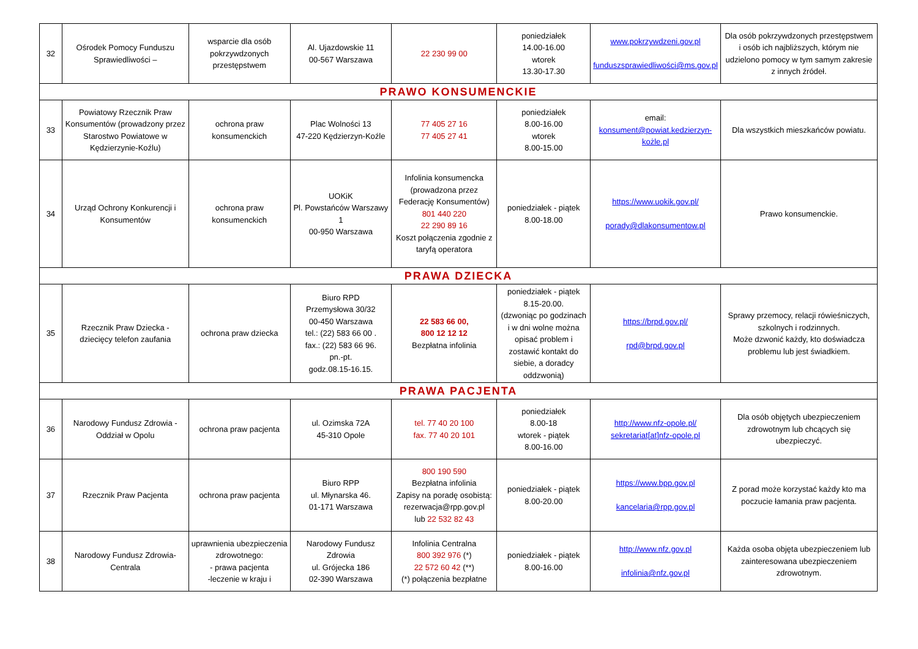| 32 | Ośrodek Pomocy Funduszu Sprawiedliwości – | wsparcie dla osób pokrzywdzonych przestępstwem | Al. Ujazdowskie 11 00-567 Warszawa | 22 230 99 00 | poniedziałek 14.00-16.00 wtorek 13.30-17.30 | www.pokrzywdzeni.gov.pl funduszsprawiedliwości@ms.gov.pl | Dla osób pokrzywdzonych przestępstwem i osób ich najbliższych, którym nie udzielono pomocy w tym samym zakresie z innych źródeł. |
| PRAWO KONSUMENCKIE | | | | | | | |
| 33 | Powiatowy Rzecznik Praw Konsumentów (prowadzony przez Starostwo Powiatowe w Kędzierzynie-Koźlu) | ochrona praw konsumenckich | Plac Wolności 13 47-220 Kędzierzyn-Koźle | 77 405 27 16 77 405 27 41 | poniedziałek 8.00-16.00 wtorek 8.00-15.00 | email: konsument@powiat.kedzierzyn-kożle.pl | Dla wszystkich mieszkańców powiatu. |
| 34 | Urząd Ochrony Konkurencji i Konsumentów | ochrona praw konsumenckich | UOKiK Pl. Powstańców Warszawy 1 00-950 Warszawa | Infolinia konsumencka (prowadzona przez Federację Konsumentów) 801 440 220 22 290 89 16 Koszt połączenia zgodnie z taryfą operatora | poniedziałek - piątek 8.00-18.00 | https://www.uokik.gov.pl/ porady@dlakonsumentow.pl | Prawo konsumenckie. |
| PRAWA DZIECKA | | | | | | | |
| 35 | Rzecznik Praw Dziecka - dziecięcy telefon zaufania | ochrona praw dziecka | Biuro RPD Przemysłowa 30/32 00-450 Warszawa tel.: (22) 583 66 00 . fax.: (22) 583 66 96. pn.-pt. godz.08.15-16.15. | 22 583 66 00, 800 12 12 12 Bezpłatna infolinia | poniedziałek - piątek 8.15-20.00. (dzwoniąc po godzinach i w dni wolne można opisać problem i zostawić kontakt do siebie, a doradcy oddzwonią) | https://brpd.gov.pl/ rpd@brpd.gov.pl | Sprawy przemocy, relacji rówieśniczych, szkolnych i rodzinnych. Może dzwonić każdy, kto doświadcza problemu lub jest świadkiem. |
| PRAWA PACJENTA | | | | | | | |
| 36 | Narodowy Fundusz Zdrowia - Oddział w Opolu | ochrona praw pacjenta | ul. Ozimska 72A 45-310 Opole | tel. 77 40 20 100 fax. 77 40 20 101 | poniedziałek 8.00-18 wtorek - piątek 8.00-16.00 | http://www.nfz-opole.pl/ sekretariat[at]nfz-opole.pl | Dla osób objętych ubezpieczeniem zdrowotnym lub chcących się ubezpieczyć. |
| 37 | Rzecznik Praw Pacjenta | ochrona praw pacjenta | Biuro RPP ul. Młynarska 46. 01-171 Warszawa | 800 190 590 Bezpłatna infolinia Zapisy na poradę osobistą: rezerwacja@rpp.gov.pl lub 22 532 82 43 | poniedziałek - piątek 8.00-20.00 | https://www.bpp.gov.pl kancelaria@rpp.gov.pl | Z porad może korzystać każdy kto ma poczucie łamania praw pacjenta. |
| 38 | Narodowy Fundusz Zdrowia-Centrala | uprawnienia ubezpieczenia zdrowotnego: - prawa pacjenta -leczenie w kraju i | Narodowy Fundusz Zdrowia ul. Grójecka 186 02-390 Warszawa | Infolinia Centralna 800 392 976 (*) 22 572 60 42 (**) (*) połączenia bezpłatne | poniedziałek - piątek 8.00-16.00 | http://www.nfz.gov.pl infolinia@nfz.gov.pl | Każda osoba objęta ubezpieczeniem lub zainteresowana ubezpieczeniem zdrowotnym. |